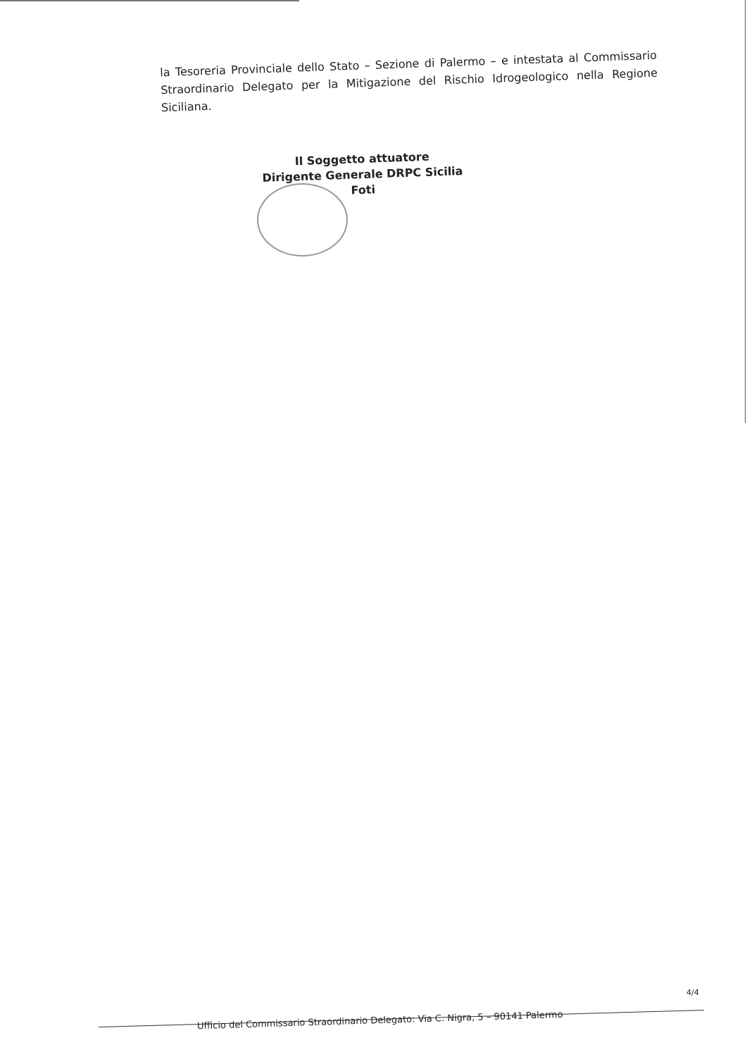la Tesoreria Provinciale dello Stato – Sezione di Palermo – e intestata al Commissario Straordinario Delegato per la Mitigazione del Rischio Idrogeologico nella Regione Siciliana.
Il Soggetto attuatore
Dirigente Generale DRPC Sicilia
Foti
4/4
Ufficio del Commissario Straordinario Delegato: Via C. Nigra, 5 – 90141 Palermo